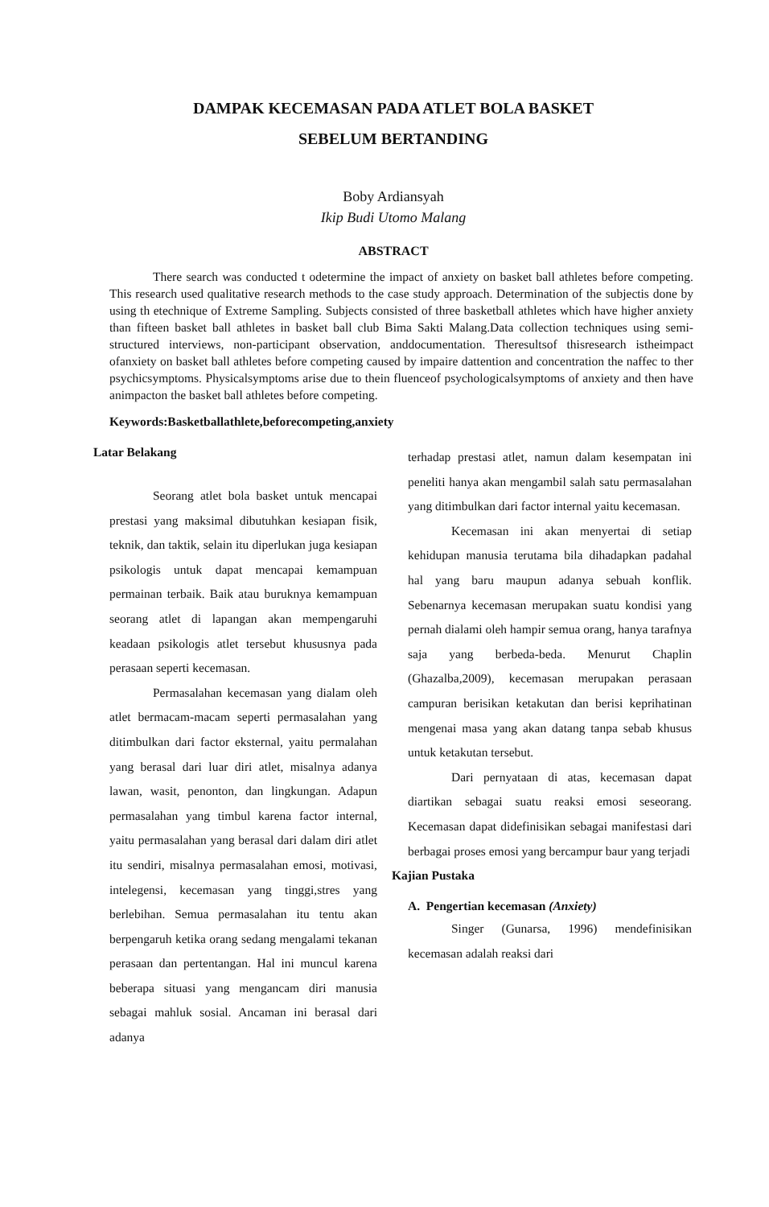DAMPAK KECEMASAN PADA ATLET BOLA BASKET
SEBELUM BERTANDING
Boby Ardiansyah
Ikip Budi Utomo Malang
ABSTRACT
There search was conducted t odetermine the impact of anxiety on basket ball athletes before competing. This research used qualitative research methods to the case study approach. Determination of the subjectis done by using th etechnique of Extreme Sampling. Subjects consisted of three basketball athletes which have higher anxiety than fifteen basket ball athletes in basket ball club Bima Sakti Malang.Data collection techniques using semi-structured interviews, non-participant observation, anddocumentation. Theresultsof thisresearch istheimpact ofanxiety on basket ball athletes before competing caused by impaire dattention and concentration the naffec to ther psychicsymptoms. Physicalsymptoms arise due to thein fluenceof psychologicalsymptoms of anxiety and then have animpacton the basket ball athletes before competing.
Keywords:Basketballathlete,beforecompeting,anxiety
Latar Belakang
Seorang atlet bola basket untuk mencapai prestasi yang maksimal dibutuhkan kesiapan fisik, teknik, dan taktik, selain itu diperlukan juga kesiapan psikologis untuk dapat mencapai kemampuan permainan terbaik. Baik atau buruknya kemampuan seorang atlet di lapangan akan mempengaruhi keadaan psikologis atlet tersebut khususnya pada perasaan seperti kecemasan.
Permasalahan kecemasan yang dialam oleh atlet bermacam-macam seperti permasalahan yang ditimbulkan dari factor eksternal, yaitu permalahan yang berasal dari luar diri atlet, misalnya adanya lawan, wasit, penonton, dan lingkungan. Adapun permasalahan yang timbul karena factor internal, yaitu permasalahan yang berasal dari dalam diri atlet itu sendiri, misalnya permasalahan emosi, motivasi, intelegensi, kecemasan yang tinggi,stres yang berlebihan. Semua permasalahan itu tentu akan berpengaruh ketika orang sedang mengalami tekanan perasaan dan pertentangan. Hal ini muncul karena beberapa situasi yang mengancam diri manusia sebagai mahluk sosial. Ancaman ini berasal dari adanya
terhadap prestasi atlet, namun dalam kesempatan ini peneliti hanya akan mengambil salah satu permasalahan yang ditimbulkan dari factor internal yaitu kecemasan.
Kecemasan ini akan menyertai di setiap kehidupan manusia terutama bila dihadapkan padahal hal yang baru maupun adanya sebuah konflik. Sebenarnya kecemasan merupakan suatu kondisi yang pernah dialami oleh hampir semua orang, hanya tarafnya saja yang berbeda-beda. Menurut Chaplin (Ghazalba,2009), kecemasan merupakan perasaan campuran berisikan ketakutan dan berisi keprihatinan mengenai masa yang akan datang tanpa sebab khusus untuk ketakutan tersebut.
Dari pernyataan di atas, kecemasan dapat diartikan sebagai suatu reaksi emosi seseorang. Kecemasan dapat didefinisikan sebagai manifestasi dari berbagai proses emosi yang bercampur baur yang terjadi
Kajian Pustaka
A. Pengertian kecemasan (Anxiety)
Singer (Gunarsa, 1996) mendefinisikan kecemasan adalah reaksi dari